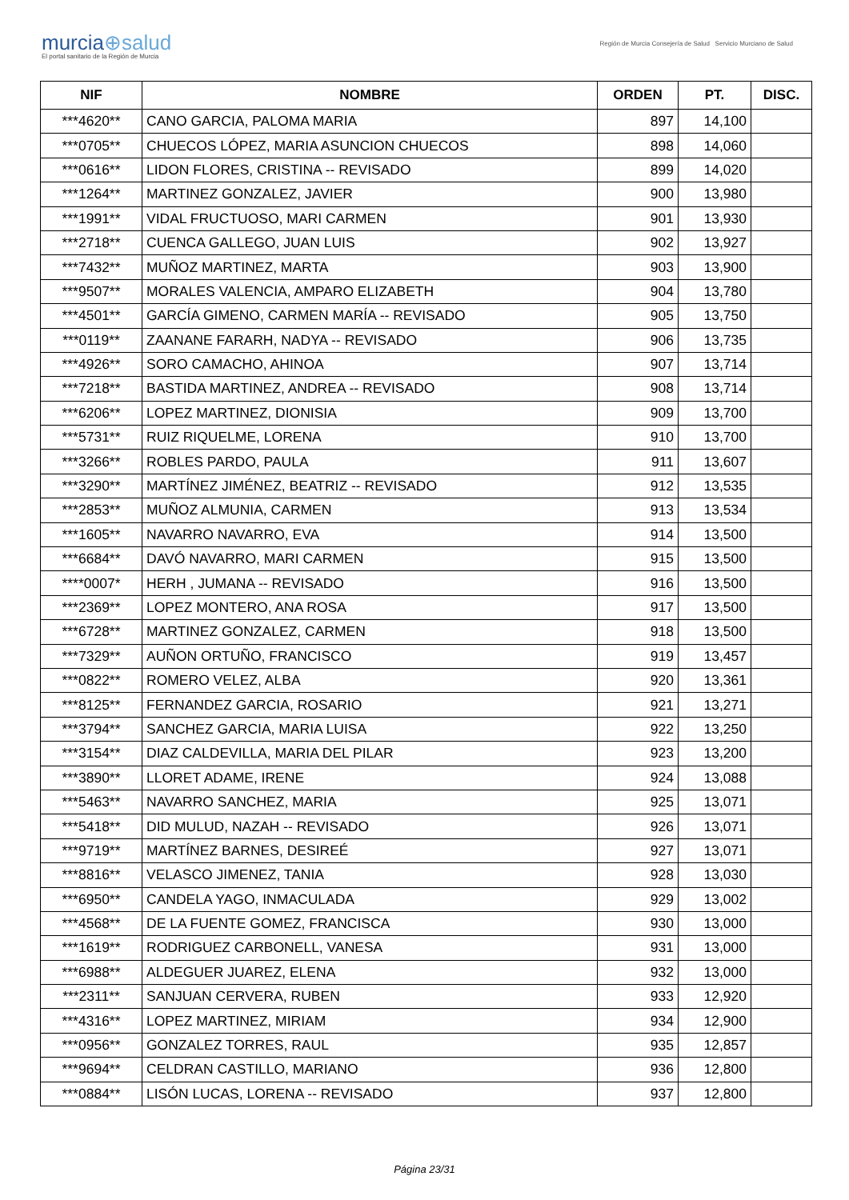murcia⊕salud
El portal sanitario de la Región de Murcia
Región de Murcia Consejería de Salud Servicio Murciano de Salud
| NIF | NOMBRE | ORDEN | PT. | DISC. |
| --- | --- | --- | --- | --- |
| ***4620** | CANO GARCIA, PALOMA MARIA | 897 | 14,100 | |
| ***0705** | CHUECOS LÓPEZ, MARIA ASUNCION CHUECOS | 898 | 14,060 | |
| ***0616** | LIDON FLORES, CRISTINA -- REVISADO | 899 | 14,020 | |
| ***1264** | MARTINEZ GONZALEZ, JAVIER | 900 | 13,980 | |
| ***1991** | VIDAL FRUCTUOSO, MARI CARMEN | 901 | 13,930 | |
| ***2718** | CUENCA GALLEGO, JUAN LUIS | 902 | 13,927 | |
| ***7432** | MUÑOZ MARTINEZ, MARTA | 903 | 13,900 | |
| ***9507** | MORALES VALENCIA, AMPARO ELIZABETH | 904 | 13,780 | |
| ***4501** | GARCÍA GIMENO, CARMEN MARÍA -- REVISADO | 905 | 13,750 | |
| ***0119** | ZAANANE FARARH, NADYA -- REVISADO | 906 | 13,735 | |
| ***4926** | SORO CAMACHO, AHINOA | 907 | 13,714 | |
| ***7218** | BASTIDA MARTINEZ, ANDREA -- REVISADO | 908 | 13,714 | |
| ***6206** | LOPEZ MARTINEZ, DIONISIA | 909 | 13,700 | |
| ***5731** | RUIZ RIQUELME, LORENA | 910 | 13,700 | |
| ***3266** | ROBLES PARDO, PAULA | 911 | 13,607 | |
| ***3290** | MARTÍNEZ JIMÉNEZ, BEATRIZ -- REVISADO | 912 | 13,535 | |
| ***2853** | MUÑOZ ALMUNIA, CARMEN | 913 | 13,534 | |
| ***1605** | NAVARRO NAVARRO, EVA | 914 | 13,500 | |
| ***6684** | DAVÓ NAVARRO, MARI CARMEN | 915 | 13,500 | |
| ****0007* | HERH , JUMANA -- REVISADO | 916 | 13,500 | |
| ***2369** | LOPEZ MONTERO, ANA ROSA | 917 | 13,500 | |
| ***6728** | MARTINEZ GONZALEZ, CARMEN | 918 | 13,500 | |
| ***7329** | AUÑON ORTUÑO, FRANCISCO | 919 | 13,457 | |
| ***0822** | ROMERO VELEZ, ALBA | 920 | 13,361 | |
| ***8125** | FERNANDEZ GARCIA, ROSARIO | 921 | 13,271 | |
| ***3794** | SANCHEZ GARCIA, MARIA LUISA | 922 | 13,250 | |
| ***3154** | DIAZ CALDEVILLA, MARIA DEL PILAR | 923 | 13,200 | |
| ***3890** | LLORET ADAME, IRENE | 924 | 13,088 | |
| ***5463** | NAVARRO SANCHEZ, MARIA | 925 | 13,071 | |
| ***5418** | DID MULUD, NAZAH -- REVISADO | 926 | 13,071 | |
| ***9719** | MARTÍNEZ BARNES, DESIREÉ | 927 | 13,071 | |
| ***8816** | VELASCO JIMENEZ, TANIA | 928 | 13,030 | |
| ***6950** | CANDELA YAGO, INMACULADA | 929 | 13,002 | |
| ***4568** | DE LA FUENTE GOMEZ, FRANCISCA | 930 | 13,000 | |
| ***1619** | RODRIGUEZ CARBONELL, VANESA | 931 | 13,000 | |
| ***6988** | ALDEGUER JUAREZ, ELENA | 932 | 13,000 | |
| ***2311** | SANJUAN CERVERA, RUBEN | 933 | 12,920 | |
| ***4316** | LOPEZ MARTINEZ, MIRIAM | 934 | 12,900 | |
| ***0956** | GONZALEZ TORRES, RAUL | 935 | 12,857 | |
| ***9694** | CELDRAN CASTILLO, MARIANO | 936 | 12,800 | |
| ***0884** | LISÓN LUCAS, LORENA -- REVISADO | 937 | 12,800 | |
Página 23/31